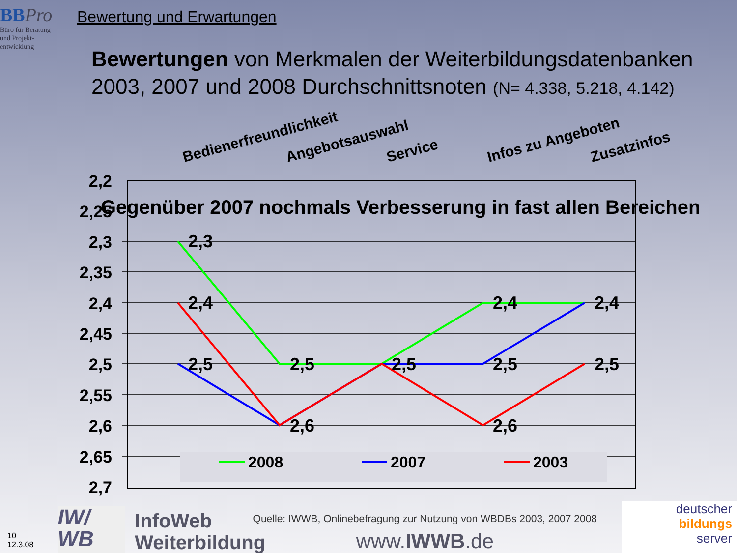BB Pro
Büro für Beratung
und Projekt-
entwicklung
Bewertung und Erwartungen
Bewertungen von Merkmalen der Weiterbildungsdatenbanken
2003, 2007 und 2008 Durchschnittsnoten (N= 4.338, 5.218, 4.142)
Bedienerfreundlichkeit
Angebotsauswahl
Service
Infos zu Angeboten
Zusatzinfos
2,2
2,25
2,3
2,35
2,4
2,45
2,5
2,55
2,6
2,65
2,7
2,3
2,4
2,5
2,5
2,6
2,5
2,4
2,5
2,6
2,4
2,5
Gegenüber 2007 nochmals Verbesserung in fast allen Bereichen
2008
2007
2003
10
12.3.08
IW/
WB
InfoWeb
Weiterbildung
Quelle: IWWB, Onlinebefragung zur Nutzung von WBDBs 2003, 2007 2008
www.IWWB.de
deutscher
bildungs
server